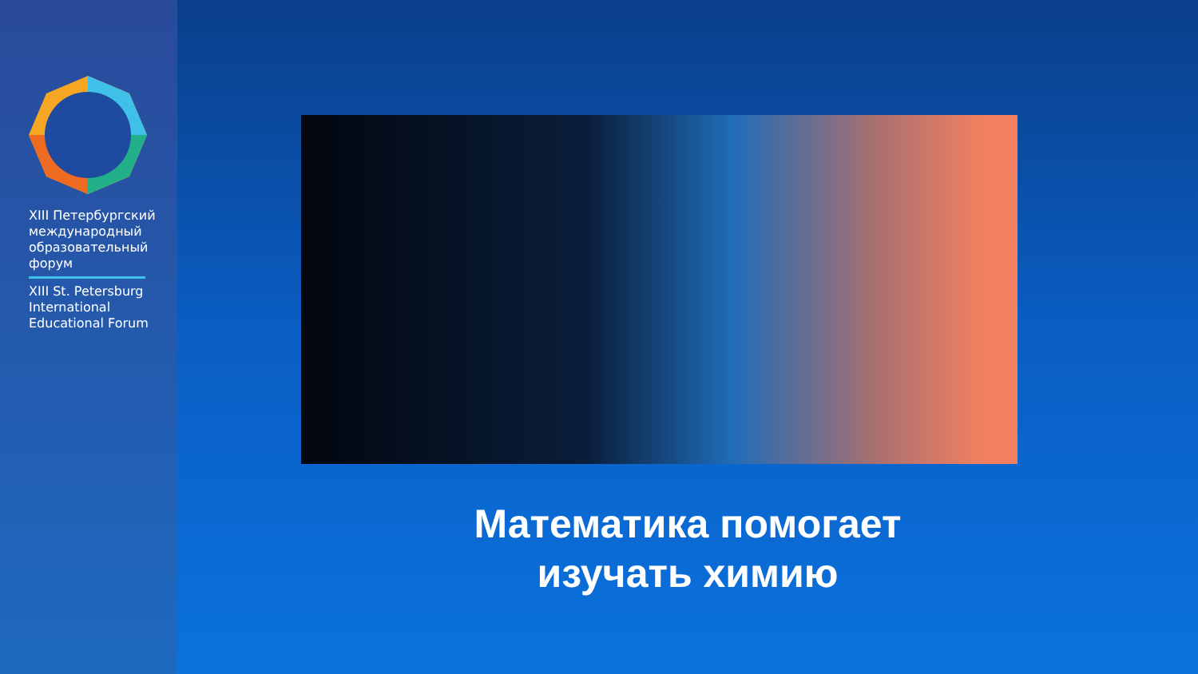XIII Петербургский
международный
образовательный
форум
XIII St. Petersburg
International
Educational Forum
Математика помогает
изучать химию